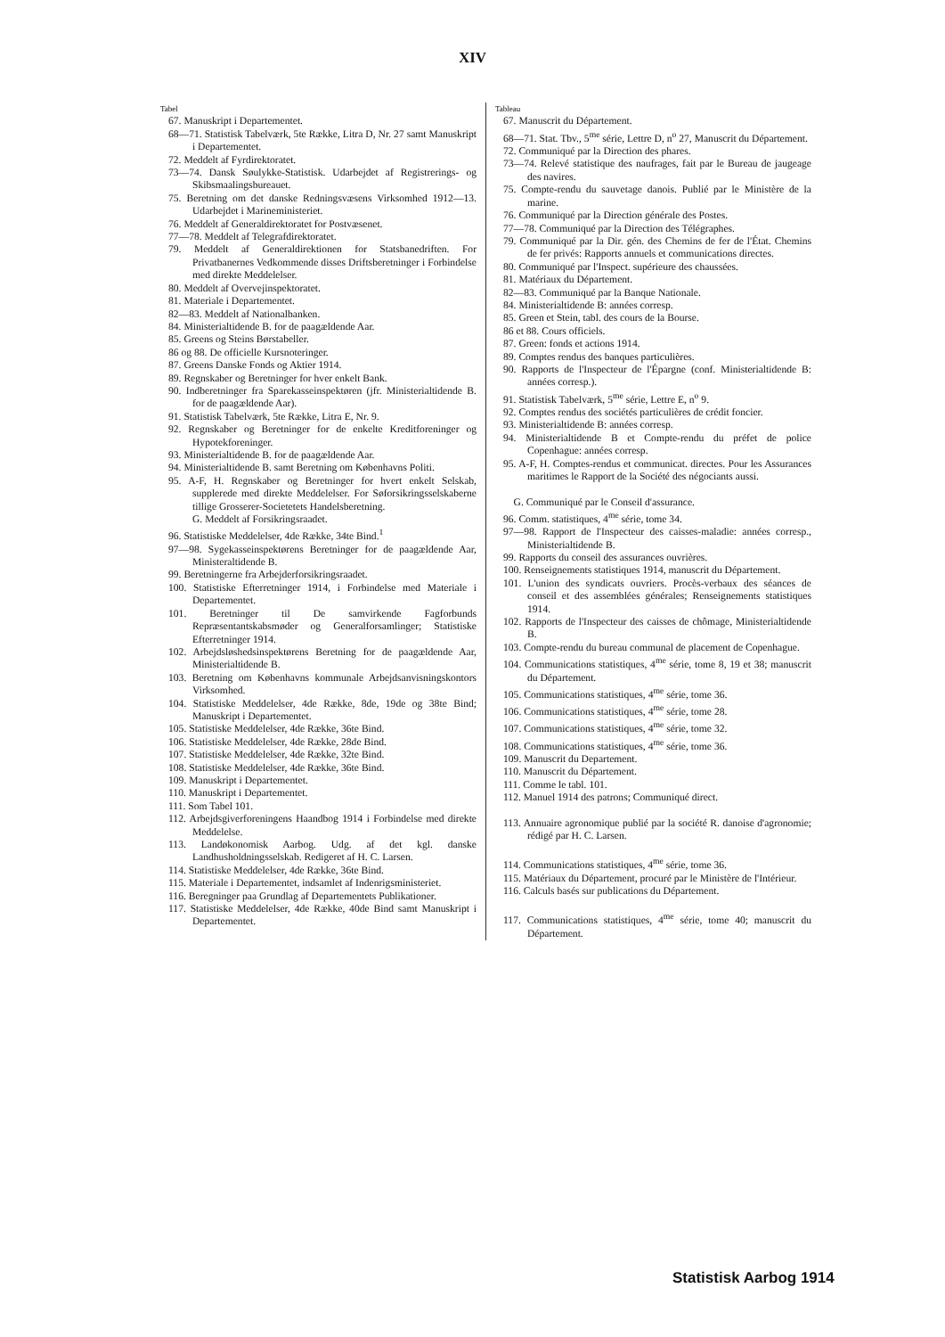XIV
Tabel
67. Manuskript i Departementet.
68—71. Statistisk Tabelværk, 5te Række, Litra D, Nr. 27 samt Manuskript i Departementet.
72. Meddelt af Fyrdirektoratet.
73—74. Dansk Søulykke-Statistisk. Udarbejdet af Registrerings- og Skibsmaalingsbureauet.
75. Beretning om det danske Redningsvæsens Virksomhed 1912—13. Udarbejdet i Marineministeriet.
76. Meddelt af Generaldirektoratet for Postvæsenet.
77—78. Meddelt af Telegrafdirektoratet.
79. Meddelt af Generaldirektionen for Statsbanedriften. For Privatbanernes Vedkommende disses Driftsberetninger i Forbindelse med direkte Meddelelser.
80. Meddelt af Overvejinspektoratet.
81. Materiale i Departementet.
82—83. Meddelt af Nationalbanken.
84. Ministerialtidende B. for de paagældende Aar.
85. Greens og Steins Børstabeller.
86 og 88. De officielle Kursnoteringer.
87. Greens Danske Fonds og Aktier 1914.
89. Regnskaber og Beretninger for hver enkelt Bank.
90. Indberetninger fra Sparekasseinspektøren (jfr. Ministerialtidende B. for de paagældende Aar).
91. Statistisk Tabelværk, 5te Række, Litra E, Nr. 9.
92. Regnskaber og Beretninger for de enkelte Kreditforeninger og Hypotekforeninger.
93. Ministerialtidende B. for de paagældende Aar.
94. Ministerialtidende B. samt Beretning om Københavns Politi.
95. A-F, H. Regnskaber og Beretninger for hvert enkelt Selskab, supplerede med direkte Meddelelser. For Søforsikringsselskaberne tillige Grosserer-Societetets Handelsberetning.
G. Meddelt af Forsikringsraadet.
96. Statistiske Meddelelser, 4de Række, 34te Bind.<sup>1</sup>
97—98. Sygekasseinspektørens Beretninger for de paagældende Aar, Ministeraltidende B.
99. Beretningerne fra Arbejderforsikringsraadet.
100. Statistiske Efterretninger 1914, i Forbindelse med Materiale i Departementet.
101. Beretninger til De samvirkende Fagforbunds Repræsentantskabsmøder og Generalforsamlinger; Statistiske Efterretninger 1914.
102. Arbejdsløshedsinspektørens Beretning for de paagældende Aar, Ministerialtidende B.
103. Beretning om Københavns kommunale Arbejdsanvisningskontors Virksomhed.
104. Statistiske Meddelelser, 4de Række, 8de, 19de og 38te Bind; Manuskript i Departementet.
105. Statistiske Meddelelser, 4de Række, 36te Bind.
106. Statistiske Meddelelser, 4de Række, 28de Bind.
107. Statistiske Meddelelser, 4de Række, 32te Bind.
108. Statistiske Meddelelser, 4de Række, 36te Bind.
109. Manuskript i Departementet.
110. Manuskript i Departementet.
111. Som Tabel 101.
112. Arbejdsgiverforeningens Haandbog 1914 i Forbindelse med direkte Meddelelse.
113. Landøkonomisk Aarbog. Udg. af det kgl. danske Landhusholdningsselskab. Redigeret af H. C. Larsen.
114. Statistiske Meddelelser, 4de Række, 36te Bind.
115. Materiale i Departementet, indsamlet af Indenrigsministeriet.
116. Beregninger paa Grundlag af Departementets Publikationer.
117. Statistiske Meddelelser, 4de Række, 40de Bind samt Manuskript i Departementet.
Tableau
67. Manuscrit du Département.
68—71. Stat. Tbv., 5<sup>me</sup> série, Lettre D, n<sup>o</sup> 27, Manuscrit du Département.
72. Communiqué par la Direction des phares.
73—74. Relevé statistique des naufrages, fait par le Bureau de jaugeage des navires.
75. Compte-rendu du sauvetage danois. Publié par le Ministère de la marine.
76. Communiqué par la Direction générale des Postes.
77—78. Communiqué par la Direction des Télégraphes.
79. Communiqué par la Dir. gén. des Chemins de fer de l'État. Chemins de fer privés: Rapports annuels et communications directes.
80. Communiqué par l'Inspect. supérieure des chaussées.
81. Matériaux du Département.
82—83. Communiqué par la Banque Nationale.
84. Ministerialtidende B: années corresp.
85. Green et Stein, tabl. des cours de la Bourse.
86 et 88. Cours officiels.
87. Green: fonds et actions 1914.
89. Comptes rendus des banques particulières.
90. Rapports de l'Inspecteur de l'Épargne (conf. Ministerialtidende B: années corresp.).
91. Statistisk Tabelværk, 5<sup>me</sup> série, Lettre E, n<sup>o</sup> 9.
92. Comptes rendus des sociétés particulières de crédit foncier.
93. Ministerialtidende B: années corresp.
94. Ministerialtidende B et Compte-rendu du préfet de police Copenhague: années corresp.
95. A-F, H. Comptes-rendus et communicat. directes. Pour les Assurances maritimes le Rapport de la Société des négociants aussi.
G. Communiqué par le Conseil d'assurance.
96. Comm. statistiques, 4<sup>me</sup> série, tome 34.
97—98. Rapport de l'Inspecteur des caisses-maladie: années corresp., Ministerialtidende B.
99. Rapports du conseil des assurances ouvrières.
100. Renseignements statistiques 1914, manuscrit du Département.
101. L'union des syndicats ouvriers. Procès-verbaux des séances de conseil et des assemblées générales; Renseignements statistiques 1914.
102. Rapports de l'Inspecteur des caisses de chômage, Ministerialtidende B.
103. Compte-rendu du bureau communal de placement de Copenhague.
104. Communications statistiques, 4<sup>me</sup> série, tome 8, 19 et 38; manuscrit du Département.
105. Communications statistiques, 4<sup>me</sup> série, tome 36.
106. Communications statistiques, 4<sup>me</sup> série, tome 28.
107. Communications statistiques, 4<sup>me</sup> série, tome 32.
108. Communications statistiques, 4<sup>me</sup> série, tome 36.
109. Manuscrit du Departement.
110. Manuscrit du Département.
111. Comme le tabl. 101.
112. Manuel 1914 des patrons; Communiqué direct.
113. Annuaire agronomique publié par la société R. danoise d'agronomie; rédigé par H. C. Larsen.
114. Communications statistiques, 4<sup>me</sup> série, tome 36.
115. Matériaux du Département, procuré par le Ministère de l'Intérieur.
116. Calculs basés sur publications du Département.
117. Communications statistiques, 4<sup>me</sup> série, tome 40; manuscrit du Département.
Statistisk Aarbog 1914